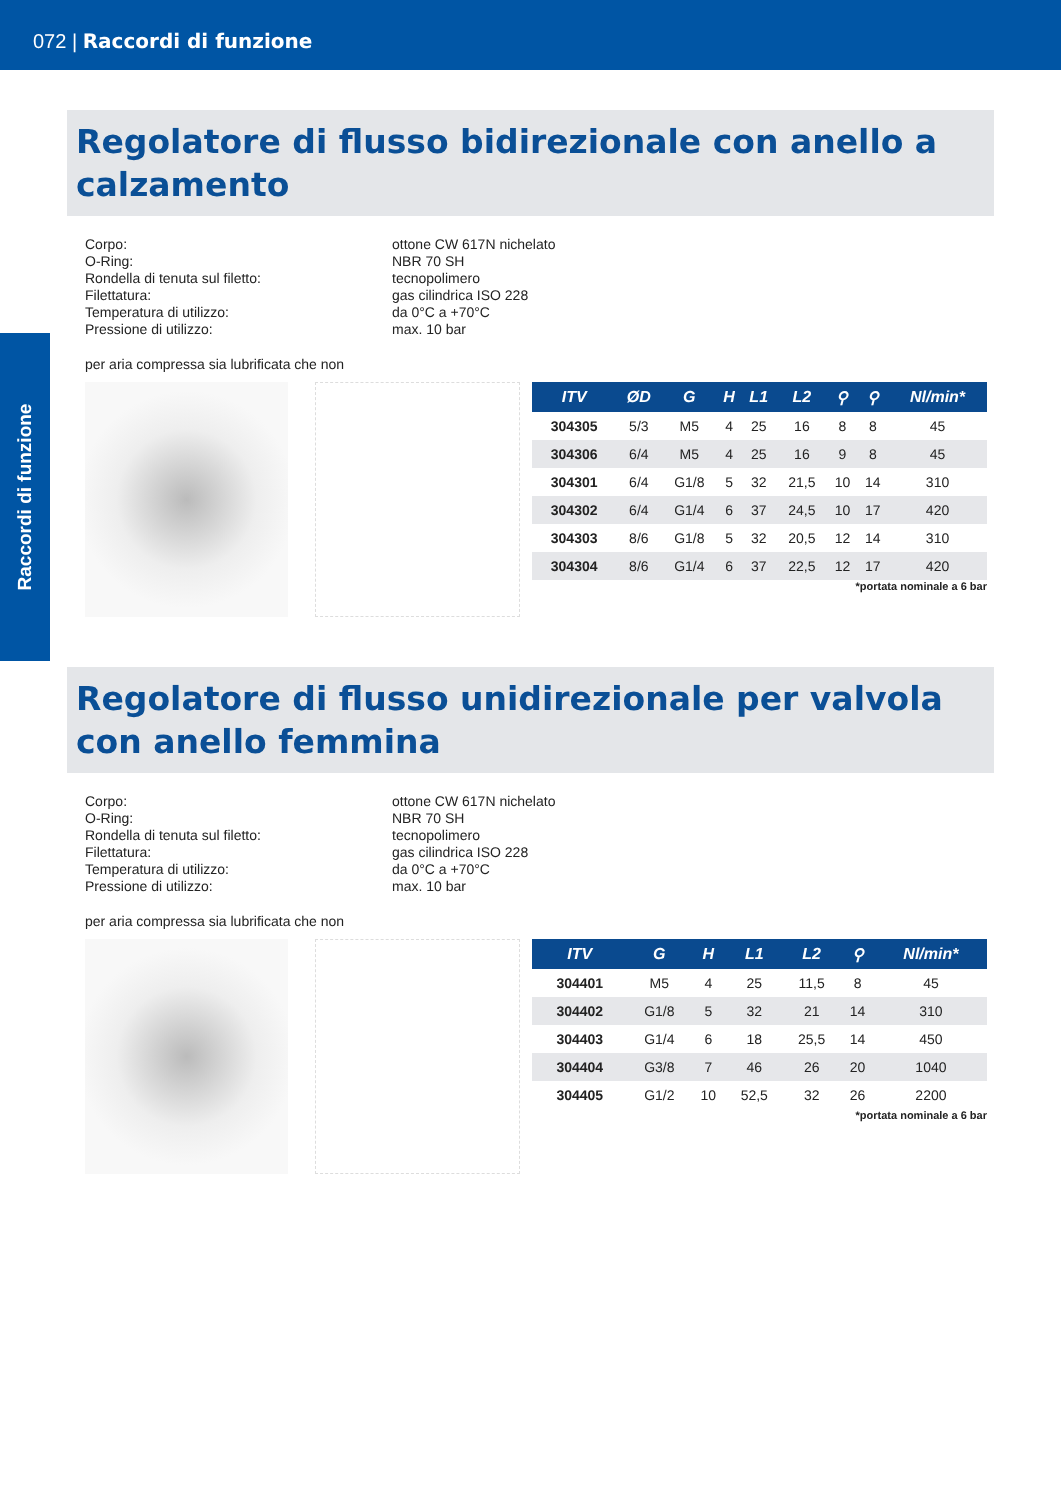072 | Raccordi di funzione
Raccordi di funzione
Regolatore di flusso bidirezionale con anello a calzamento
Corpo: ottone CW 617N nichelato O-Ring: NBR 70 SH Rondella di tenuta sul filetto: tecnopolimero Filettatura: gas cilindrica ISO 228 Temperatura di utilizzo: da 0°C a +70°C Pressione di utilizzo: max. 10 bar
per aria compressa sia lubrificata che non
| ITV | ØD | G | H | L1 | L2 | ⚲ | ⚲ | Nl/min* |
| --- | --- | --- | --- | --- | --- | --- | --- | --- |
| 304305 | 5/3 | M5 | 4 | 25 | 16 | 8 | 8 | 45 |
| 304306 | 6/4 | M5 | 4 | 25 | 16 | 9 | 8 | 45 |
| 304301 | 6/4 | G1/8 | 5 | 32 | 21,5 | 10 | 14 | 310 |
| 304302 | 6/4 | G1/4 | 6 | 37 | 24,5 | 10 | 17 | 420 |
| 304303 | 8/6 | G1/8 | 5 | 32 | 20,5 | 12 | 14 | 310 |
| 304304 | 8/6 | G1/4 | 6 | 37 | 22,5 | 12 | 17 | 420 |
*portata nominale a 6 bar
Regolatore di flusso unidirezionale per valvola con anello femmina
Corpo: ottone CW 617N nichelato O-Ring: NBR 70 SH Rondella di tenuta sul filetto: tecnopolimero Filettatura: gas cilindrica ISO 228 Temperatura di utilizzo: da 0°C a +70°C Pressione di utilizzo: max. 10 bar
per aria compressa sia lubrificata che non
| ITV | G | H | L1 | L2 | ⚲ | Nl/min* |
| --- | --- | --- | --- | --- | --- | --- |
| 304401 | M5 | 4 | 25 | 11,5 | 8 | 45 |
| 304402 | G1/8 | 5 | 32 | 21 | 14 | 310 |
| 304403 | G1/4 | 6 | 18 | 25,5 | 14 | 450 |
| 304404 | G3/8 | 7 | 46 | 26 | 20 | 1040 |
| 304405 | G1/2 | 10 | 52,5 | 32 | 26 | 2200 |
*portata nominale a 6 bar